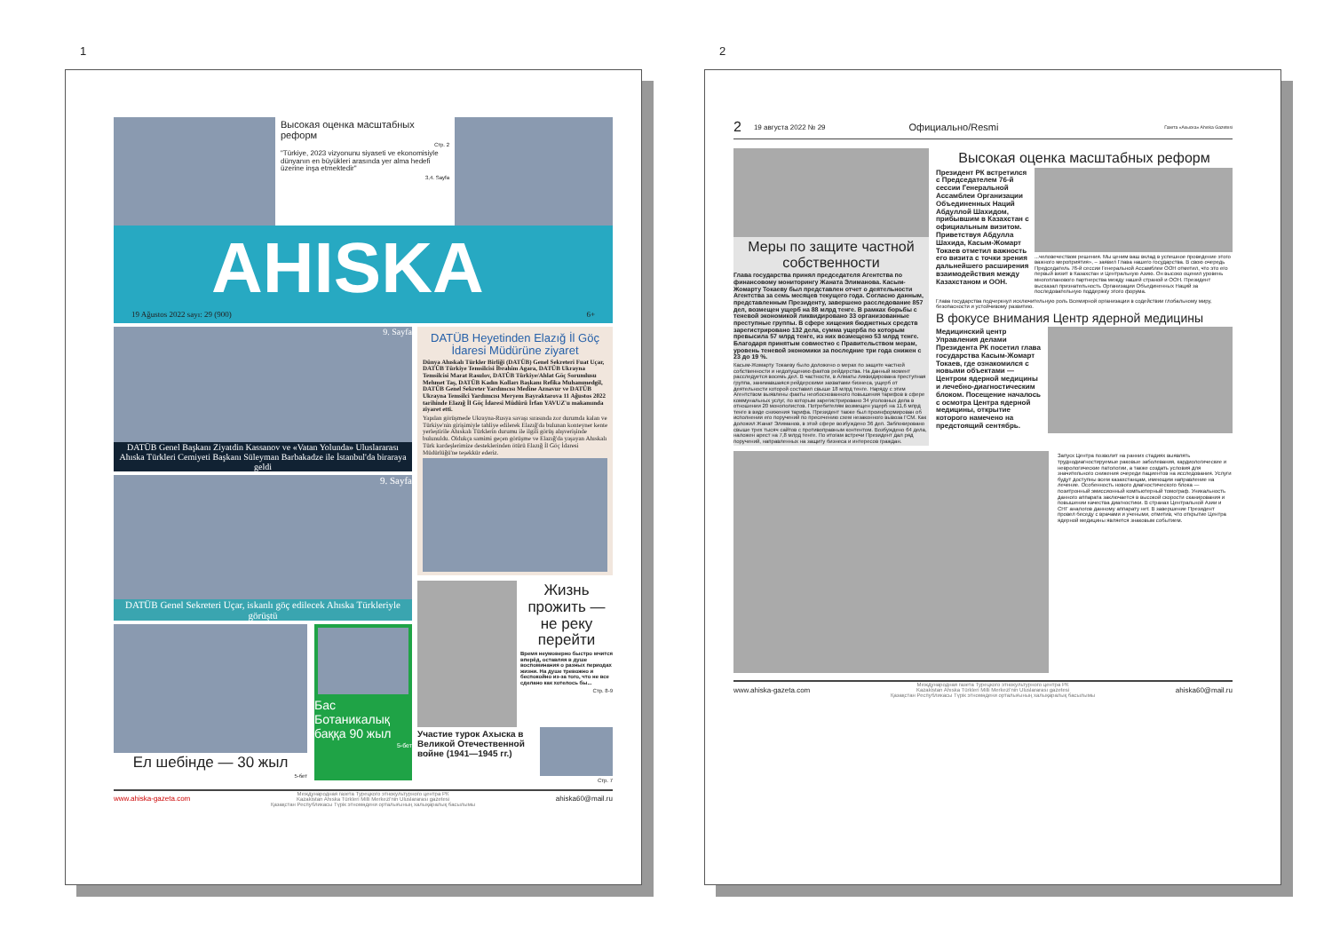1 2
Высокая оценка масштабных реформ
Стр. 2
"Türkiye, 2023 vizyonunu siyaseti ve ekonomisiyle dünyanın en büyükleri arasında yer alma hedefi üzerine inşa etmektedir"
3,4. Sayfa
AHISKA
19 Ağustos 2022 sayı: 29 (900) 6+
9. Sayfa
DATÜB Genel Başkanı Ziyatdin Kassanov ve «Vatan Yolunda» Uluslararası Ahıska Türkleri Cemiyeti Başkanı Süleyman Barbakadze ile İstanbul'da biraraya geldi
9. Sayfa
DATÜB Genel Sekreteri Uçar, iskanlı göç edilecek Ahıska Türkleriyle görüştü
Ел шебінде — 30 жыл
5-бет
Бас Ботаникалық баққа 90 жыл
5-бет
DATÜB Heyetinden Elazığ İl Göç İdaresi Müdürüne ziyaret
Dünya Ahıskalı Türkler Birliği (DATÜB) Genel Sekreteri Fuat Uçar, DATÜB Türkiye Temsilcisi İbrahim Agara, DATÜB Ukrayna Temsilcisi Marat Rasulov, DATÜB Türkiye/Ahlat Göç Sorumlusu Mehmet Taş, DATÜB Kadın Kolları Başkanı Refika Muhammedgil, DATÜB Genel Sekreter Yardımcısı Medine Aznavur ve DATÜB Ukrayna Temsilci Yardımcısı Meryem Bayraktarova 11 Ağustos 2022 tarihinde Elazığ İl Göç İdaresi Müdürü İrfan YAVUZ'u makamında ziyaret etti.
Yapılan görüşmede Ukrayna-Rusya savaşı sırasında zor durumda kalan ve Türkiye'nin girişimiyle tahliye edilerek Elazığ'da bulunan konteyner kente yerleştirile Ahıskalı Türklerin durumu ile ilgili görüş alışverişinde bulunuldu. Oldukça samimi geçen görüşme ve Elazığ'da yaşayan Ahıskalı Türk kardeşlerimize desteklerinden ötürü Elazığ İl Göç İdaresi Müdürlüğü'ne teşekkür ederiz.
Жизнь прожить — не реку перейти
Время неумоверно быстро мчится вперёд, оставляя в душе воспоминания о разных периодах жизни. На душе тревожно и беспокойно из-за того, что не все сделано как хотелось бы...
Стр. 8-9
Участие турок Ахыска в Великой Отечественной войне (1941—1945 гг.)
Стр. 7
www.ahiska-gazeta.com Международная газета Турецкого этнокультурного центра РК
Kazakistan Ahıska Türkleri Milli Merkezi'nin Uluslararası gazetesi
Қазақстан Республикасы Түрік этномәдени орталығының халықаралық басылымы ahiska60@mail.ru
2 19 августа 2022 № 29 Официально/Resmi Газета «Ахыска» Ahıska Gazetesi
Меры по защите частной собственности
Глава государства принял председателя Агентства по финансовому мониторингу Жаната Элиманова. Касым-Жомарту Токаеву был представлен отчет о деятельности Агентства за семь месяцев текущего года. Согласно данным, представленным Президенту, завершено расследование 857 дел, возмещен ущерб на 88 млрд тенге. В рамках борьбы с теневой экономикой ликвидировано 33 организованные преступные группы. В сфере хищения бюджетных средств зарегистрировано 132 дела, сумма ущерба по которым превысила 57 млрд тенге, из них возмещено 53 млрд тенге. Благодаря принятым совместно с Правительством мерам, уровень теневой экономики за последние три года снижен с 23 до 19 %.
Касым-Жомарту Токаеву было доложено о мерах по защите частной собственности и недопущению фактов рейдерства. На данный момент расследуется восемь дел. В частности, в Алматы ликвидирована преступная группа, занимавшаяся рейдерскими захватами бизнеса, ущерб от деятельности которой составил свыше 18 млрд тенге. Наряду с этим Агентством выявлены факты необоснованного повышения тарифов в сфере коммунальных услуг, по которым зарегистрировано 34 уголовных дела в отношении 20 монополистов. Потребителям возмещен ущерб на 11,6 млрд тенге в виде снижения тарифа. Президент также был проинформирован об исполнении его поручений по пресечению схем незаконного вывоза ГСМ. Как доложил Жанат Элиманов, в этой сфере возбуждено 36 дел. Заблокировано свыше трех тысяч сайтов с противоправным контентом. Возбуждено 64 дела, наложен арест на 7,8 млрд тенге. По итогам встречи Президент дал ряд поручений, направленных на защиту бизнеса и интересов граждан.
Высокая оценка масштабных реформ
Президент РК встретился с Председателем 76-й сессии Генеральной Ассамблеи Организации Объединенных Наций Абдуллой Шахидом, прибывшим в Казахстан с официальным визитом. Приветствуя Абдулла Шахида, Касым-Жомарт Токаев отметил важность его визита с точки зрения дальнейшего расширения взаимодействия между Казахстаном и ООН.
...человечеством решения. Мы ценим ваш вклад в успешное проведение этого важного мероприятия», – заявил Глава нашего государства. В свою очередь Председатель 76-й сессии Генеральной Ассамблеи ООН отметил, что это его первый визит в Казахстан и Центральную Азию. Он высоко оценил уровень многопланового партнерства между нашей страной и ООН. Президент высказал признательность Организации Объединенных Наций за последовательную поддержку этого форума.
Глава государства подчеркнул исключительную роль Всемирной организации в содействии глобальному миру, безопасности и устойчивому развитию.
В фокусе внимания Центр ядерной медицины
Медицинский центр Управления делами Президента РК посетил глава государства Касым-Жомарт Токаев, где ознакомился с новыми объектами — Центром ядерной медицины и лечебно-диагностическим блоком. Посещение началось с осмотра Центра ядерной медицины, открытие которого намечено на предстоящий сентябрь.
Запуск Центра позволит на ранних стадиях выявлять труднодиагностируемые раковые заболевания, кардиологические и неврологические патологии, а также создать условия для значительного снижения очереди пациентов на исследования. Услуги будут доступны всем казахстанцам, имеющим направление на лечение. Особенность нового диагностического блока — позитронный эмиссионный компьютерный томограф. Уникальность данного аппарата заключается в высокой скорости сканирования и повышении качества диагностики. В странах Центральной Азии и СНГ аналогов данному аппарату нет. В завершение Президент провел беседу с врачами и учеными, отметив, что открытие Центра ядерной медицины является знаковым событием.
www.ahiska-gazeta.com Международная газета Турецкого этнокультурного центра РК
Kazakistan Ahıska Türkleri Milli Merkezi'nin Uluslararası gazetesi
Қазақстан Республикасы Түрік этномәдени орталығының халықаралық басылымы ahiska60@mail.ru